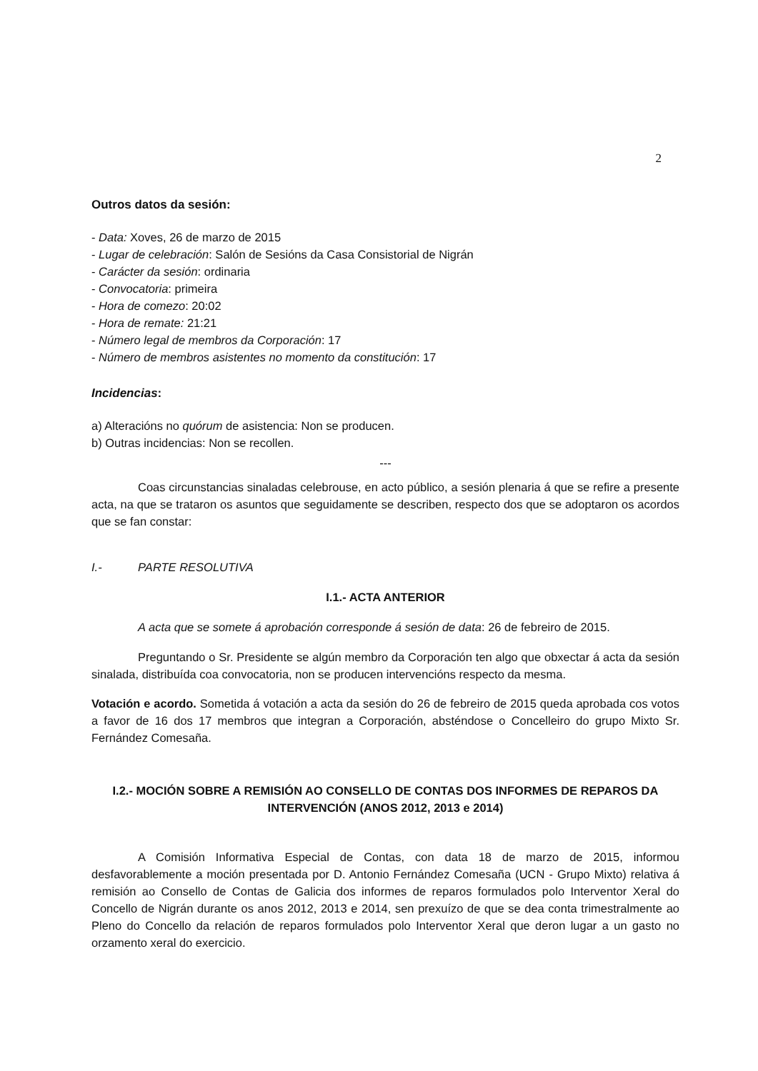2
Outros datos da sesión:
- Data: Xoves, 26 de marzo de 2015
- Lugar de celebración: Salón de Sesións da Casa Consistorial de Nigrán
- Carácter da sesión: ordinaria
- Convocatoria: primeira
- Hora de comezo: 20:02
- Hora de remate: 21:21
- Número legal de membros da Corporación: 17
- Número de membros asistentes no momento da constitución: 17
Incidencias:
a) Alteracións no quórum de asistencia: Non se producen.
b) Outras incidencias: Non se recollen.
---
Coas circunstancias sinaladas celebrouse, en acto público, a sesión plenaria á que se refire a presente acta, na que se trataron os asuntos que seguidamente se describen, respecto dos que se adoptaron os acordos que se fan constar:
I.- PARTE RESOLUTIVA
I.1.- ACTA ANTERIOR
A acta que se somete á aprobación corresponde á sesión de data: 26 de febreiro de 2015.
Preguntando o Sr. Presidente se algún membro da Corporación ten algo que obxectar á acta da sesión sinalada, distribuída coa convocatoria, non se producen intervencións respecto da mesma.
Votación e acordo. Sometida á votación a acta da sesión do 26 de febreiro de 2015 queda aprobada cos votos a favor de 16 dos 17 membros que integran a Corporación, absténdose o Concelleiro do grupo Mixto Sr. Fernández Comesaña.
I.2.- MOCIÓN SOBRE A REMISIÓN AO CONSELLO DE CONTAS DOS INFORMES DE REPAROS DA INTERVENCIÓN (ANOS 2012, 2013 e 2014)
A Comisión Informativa Especial de Contas, con data 18 de marzo de 2015, informou desfavorablemente a moción presentada por D. Antonio Fernández Comesaña (UCN - Grupo Mixto) relativa á remisión ao Consello de Contas de Galicia dos informes de reparos formulados polo Interventor Xeral do Concello de Nigrán durante os anos 2012, 2013 e 2014, sen prexuízo de que se dea conta trimestralmente ao Pleno do Concello da relación de reparos formulados polo Interventor Xeral que deron lugar a un gasto no orzamento xeral do exercicio.